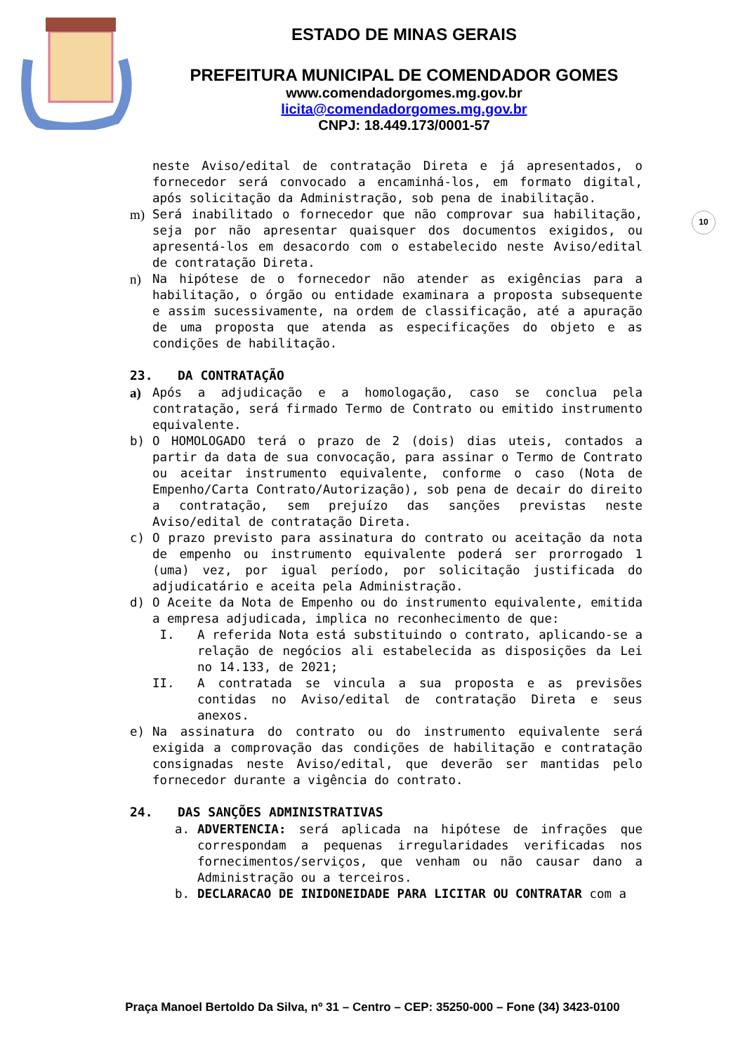ESTADO DE MINAS GERAIS
PREFEITURA MUNICIPAL DE COMENDADOR GOMES
www.comendadorgomes.mg.gov.br
licita@comendadorgomes.mg.gov.br
CNPJ: 18.449.173/0001-57
10
neste Aviso/edital de contratação Direta e já apresentados, o fornecedor será convocado a encaminhá-los, em formato digital, após solicitação da Administração, sob pena de inabilitação.
m) Será inabilitado o fornecedor que não comprovar sua habilitação, seja por não apresentar quaisquer dos documentos exigidos, ou apresentá-los em desacordo com o estabelecido neste Aviso/edital de contratação Direta.
n) Na hipótese de o fornecedor não atender as exigências para a habilitação, o órgão ou entidade examinara a proposta subsequente e assim sucessivamente, na ordem de classificação, até a apuração de uma proposta que atenda as especificações do objeto e as condições de habilitação.
23. DA CONTRATAÇÃO
a) Após a adjudicação e a homologação, caso se conclua pela contratação, será firmado Termo de Contrato ou emitido instrumento equivalente.
b) O HOMOLOGADO terá o prazo de 2 (dois) dias uteis, contados a partir da data de sua convocação, para assinar o Termo de Contrato ou aceitar instrumento equivalente, conforme o caso (Nota de Empenho/Carta Contrato/Autorização), sob pena de decair do direito a contratação, sem prejuízo das sanções previstas neste Aviso/edital de contratação Direta.
c) O prazo previsto para assinatura do contrato ou aceitação da nota de empenho ou instrumento equivalente poderá ser prorrogado 1 (uma) vez, por igual período, por solicitação justificada do adjudicatário e aceita pela Administração.
d) O Aceite da Nota de Empenho ou do instrumento equivalente, emitida a empresa adjudicada, implica no reconhecimento de que:
I. A referida Nota está substituindo o contrato, aplicando-se a relação de negócios ali estabelecida as disposições da Lei no 14.133, de 2021;
II. A contratada se vincula a sua proposta e as previsões contidas no Aviso/edital de contratação Direta e seus anexos.
e) Na assinatura do contrato ou do instrumento equivalente será exigida a comprovação das condições de habilitação e contratação consignadas neste Aviso/edital, que deverão ser mantidas pelo fornecedor durante a vigência do contrato.
24. DAS SANÇÕES ADMINISTRATIVAS
a. ADVERTENCIA: será aplicada na hipótese de infrações que correspondam a pequenas irregularidades verificadas nos fornecimentos/serviços, que venham ou não causar dano a Administração ou a terceiros.
b. DECLARACAO DE INIDONEIDADE PARA LICITAR OU CONTRATAR com a
Praça Manoel Bertoldo Da Silva, nº 31 – Centro – CEP: 35250-000 – Fone (34) 3423-0100